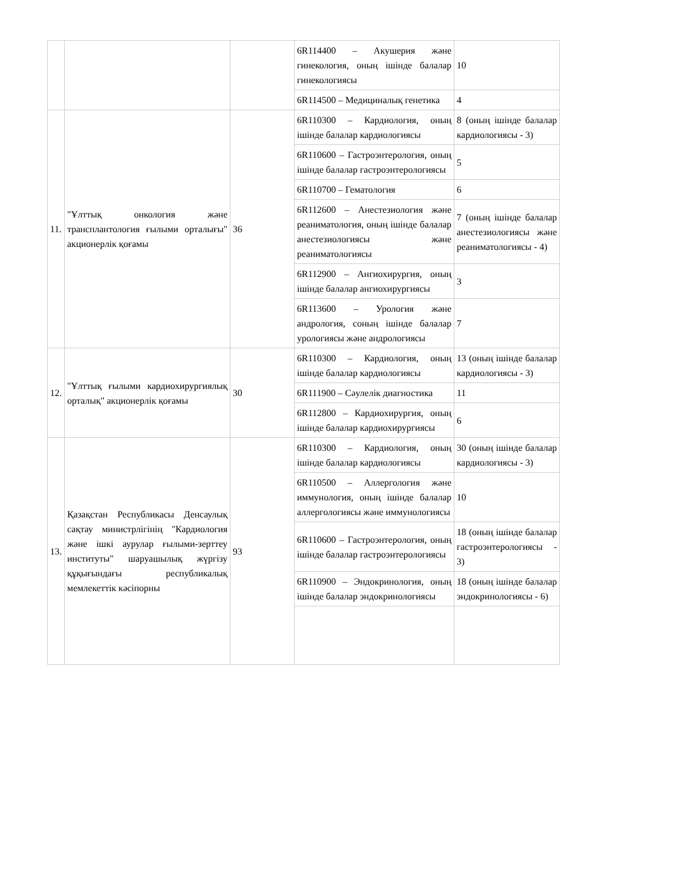| | | | 6R114400 – Акушерия және гинекология, оның ішінде балалар гинекологиясы | 10 |
| | | | 6R114500 – Медициналық генетика | 4 |
| 11. | "Ұлттық онкология және трансплантология ғылыми орталығы" акционерлік қоғамы | 36 | 6R110300 – Кардиология, оның ішінде балалар кардиологиясы | 8 (оның ішінде балалар кардиологиясы - 3) |
| | | | 6R110600 – Гастроэнтерология, оның ішінде балалар гастроэнтерологиясы | 5 |
| | | | 6R110700 – Гематология | 6 |
| | | | 6R112600 – Анестезиология және реаниматология, оның ішінде балалар анестезиологиясы және реаниматологиясы | 7 (оның ішінде балалар анестезиологиясы және реаниматологиясы - 4) |
| | | | 6R112900 – Ангиохирургия, оның ішінде балалар ангиохирургиясы | 3 |
| | | | 6R113600 – Урология және андрология, соның ішінде балалар урологиясы және андрологиясы | 7 |
| 12. | "Ұлттық ғылыми кардиохирургиялық орталық" акционерлік қоғамы | 30 | 6R110300 – Кардиология, оның ішінде балалар кардиологиясы | 13 (оның ішінде балалар кардиологиясы - 3) |
| | | | 6R111900 – Сәулелік диагностика | 11 |
| | | | 6R112800 – Кардиохирургия, оның ішінде балалар кардиохирургиясы | 6 |
| 13. | Қазақстан Республикасы Денсаулық сақтау министрлігінің "Кардиология және ішкі аурулар ғылыми-зерттеу институты" шаруашылық жүргізу құқығындағы республикалық мемлекеттік кәсіпорны | 93 | 6R110300 – Кардиология, оның ішінде балалар кардиологиясы | 30 (оның ішінде балалар кардиологиясы - 3) |
| | | | 6R110500 – Аллергология және иммунология, оның ішінде балалар аллергологиясы және иммунологиясы | 10 |
| | | | 6R110600 – Гастроэнтерология, оның ішінде балалар гастроэнтерологиясы | 18 (оның ішінде балалар гастроэнтерологиясы - 3) |
| | | | 6R110900 – Эндокринология, оның ішінде балалар эндокринологиясы | 18 (оның ішінде балалар эндокринологиясы - 6) |